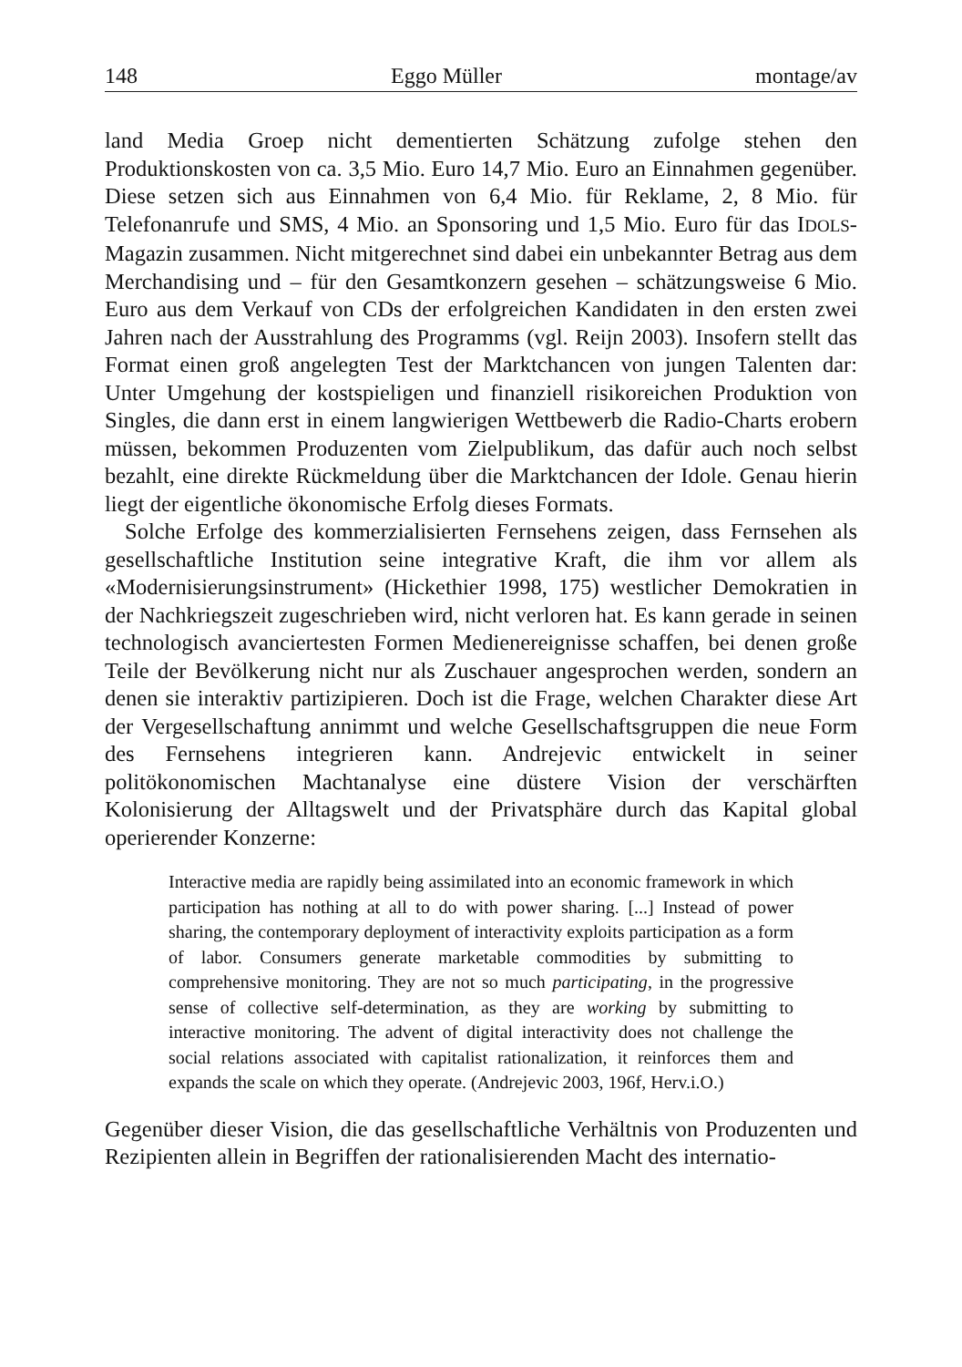148 Eggo Müller montage/av
land Media Groep nicht dementierten Schätzung zufolge stehen den Produktionskosten von ca. 3,5 Mio. Euro 14,7 Mio. Euro an Einnahmen gegenüber. Diese setzen sich aus Einnahmen von 6,4 Mio. für Reklame, 2, 8 Mio. für Telefonanrufe und SMS, 4 Mio. an Sponsoring und 1,5 Mio. Euro für das IDOLS-Magazin zusammen. Nicht mitgerechnet sind dabei ein unbekannter Betrag aus dem Merchandising und – für den Gesamtkonzern gesehen – schätzungsweise 6 Mio. Euro aus dem Verkauf von CDs der erfolgreichen Kandidaten in den ersten zwei Jahren nach der Ausstrahlung des Programms (vgl. Reijn 2003). Insofern stellt das Format einen groß angelegten Test der Marktchancen von jungen Talenten dar: Unter Umgehung der kostspieligen und finanziell risikoreichen Produktion von Singles, die dann erst in einem langwierigen Wettbewerb die Radio-Charts erobern müssen, bekommen Produzenten vom Zielpublikum, das dafür auch noch selbst bezahlt, eine direkte Rückmeldung über die Marktchancen der Idole. Genau hierin liegt der eigentliche ökonomische Erfolg dieses Formats.
Solche Erfolge des kommerzialisierten Fernsehens zeigen, dass Fernsehen als gesellschaftliche Institution seine integrative Kraft, die ihm vor allem als «Modernisierungsinstrument» (Hickethier 1998, 175) westlicher Demokratien in der Nachkriegszeit zugeschrieben wird, nicht verloren hat. Es kann gerade in seinen technologisch avanciertesten Formen Medienereignisse schaffen, bei denen große Teile der Bevölkerung nicht nur als Zuschauer angesprochen werden, sondern an denen sie interaktiv partizipieren. Doch ist die Frage, welchen Charakter diese Art der Vergesellschaftung annimmt und welche Gesellschaftsgruppen die neue Form des Fernsehens integrieren kann. Andrejevic entwickelt in seiner politökonomischen Machtanalyse eine düstere Vision der verschärften Kolonisierung der Alltagswelt und der Privatsphäre durch das Kapital global operierender Konzerne:
Interactive media are rapidly being assimilated into an economic framework in which participation has nothing at all to do with power sharing. [...] Instead of power sharing, the contemporary deployment of interactivity exploits participation as a form of labor. Consumers generate marketable commodities by submitting to comprehensive monitoring. They are not so much participating, in the progressive sense of collective self-determination, as they are working by submitting to interactive monitoring. The advent of digital interactivity does not challenge the social relations associated with capitalist rationalization, it reinforces them and expands the scale on which they operate. (Andrejevic 2003, 196f, Herv.i.O.)
Gegenüber dieser Vision, die das gesellschaftliche Verhältnis von Produzenten und Rezipienten allein in Begriffen der rationalisierenden Macht des internatio-